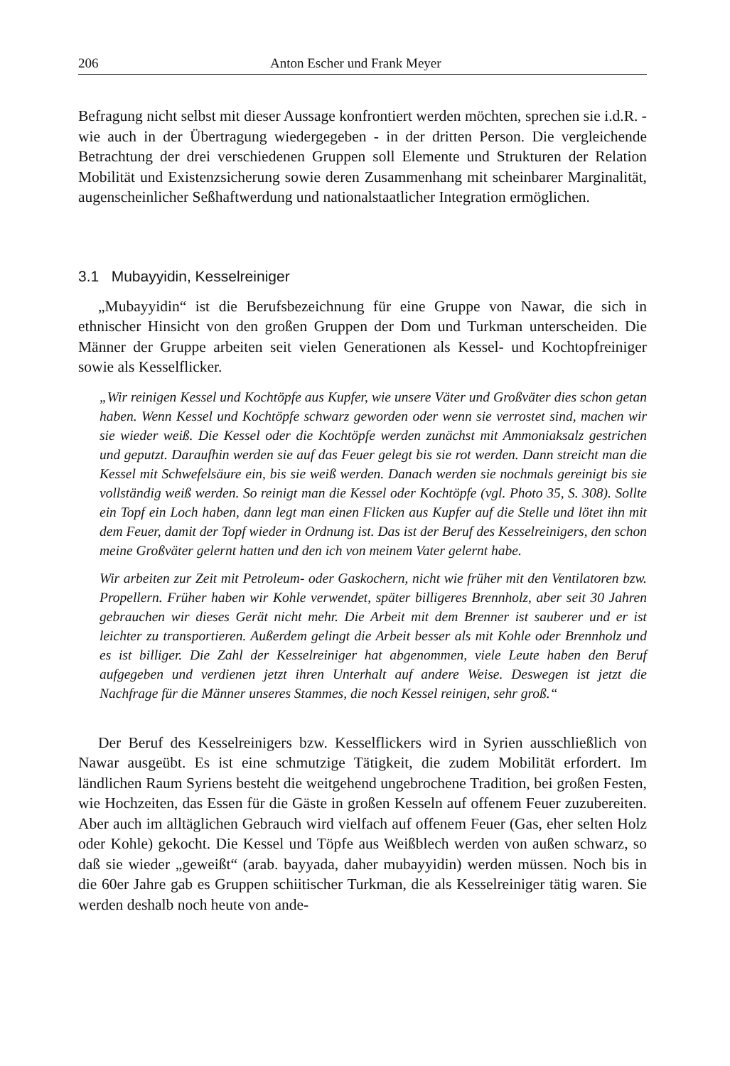206 Anton Escher und Frank Meyer
Befragung nicht selbst mit dieser Aussage konfrontiert werden möchten, sprechen sie i.d.R. - wie auch in der Übertragung wiedergegeben - in der dritten Person. Die vergleichende Betrachtung der drei verschiedenen Gruppen soll Elemente und Strukturen der Relation Mobilität und Existenzsicherung sowie deren Zusammenhang mit scheinbarer Marginalität, augenscheinlicher Seßhaftwerdung und nationalstaatlicher Integration ermöglichen.
3.1 Mubayyidin, Kesselreiniger
„Mubayyidin“ ist die Berufsbezeichnung für eine Gruppe von Nawar, die sich in ethnischer Hinsicht von den großen Gruppen der Dom und Turkman unterscheiden. Die Männer der Gruppe arbeiten seit vielen Generationen als Kessel- und Kochtopfreiniger sowie als Kesselflicker.
„Wir reinigen Kessel und Kochtöpfe aus Kupfer, wie unsere Väter und Großväter dies schon getan haben. Wenn Kessel und Kochtöpfe schwarz geworden oder wenn sie verrostet sind, machen wir sie wieder weiß. Die Kessel oder die Kochtöpfe werden zunächst mit Ammoniaksalz gestrichen und geputzt. Daraufhin werden sie auf das Feuer gelegt bis sie rot werden. Dann streicht man die Kessel mit Schwefelsäure ein, bis sie weiß werden. Danach werden sie nochmals gereinigt bis sie vollständig weiß werden. So reinigt man die Kessel oder Kochtöpfe (vgl. Photo 35, S. 308). Sollte ein Topf ein Loch haben, dann legt man einen Flicken aus Kupfer auf die Stelle und lötet ihn mit dem Feuer, damit der Topf wieder in Ordnung ist. Das ist der Beruf des Kesselreinigers, den schon meine Großväter gelernt hatten und den ich von meinem Vater gelernt habe.
Wir arbeiten zur Zeit mit Petroleum- oder Gaskochern, nicht wie früher mit den Ventilatoren bzw. Propellern. Früher haben wir Kohle verwendet, später billigeres Brennholz, aber seit 30 Jahren gebrauchen wir dieses Gerät nicht mehr. Die Arbeit mit dem Brenner ist sauberer und er ist leichter zu transportieren. Außerdem gelingt die Arbeit besser als mit Kohle oder Brennholz und es ist billiger. Die Zahl der Kesselreiniger hat abgenommen, viele Leute haben den Beruf aufgegeben und verdienen jetzt ihren Unterhalt auf andere Weise. Deswegen ist jetzt die Nachfrage für die Männer unseres Stammes, die noch Kessel reinigen, sehr groß.“
Der Beruf des Kesselreinigers bzw. Kesselflickers wird in Syrien ausschließlich von Nawar ausgeübt. Es ist eine schmutzige Tätigkeit, die zudem Mobilität erfordert. Im ländlichen Raum Syriens besteht die weitgehend ungebrochene Tradition, bei großen Festen, wie Hochzeiten, das Essen für die Gäste in großen Kesseln auf offenem Feuer zuzubereiten. Aber auch im alltäglichen Gebrauch wird vielfach auf offenem Feuer (Gas, eher selten Holz oder Kohle) gekocht. Die Kessel und Töpfe aus Weißblech werden von außen schwarz, so daß sie wieder „geweißt“ (arab. bayyada, daher mubayyidin) werden müssen. Noch bis in die 60er Jahre gab es Gruppen schiitischer Turkman, die als Kesselreiniger tätig waren. Sie werden deshalb noch heute von ande-